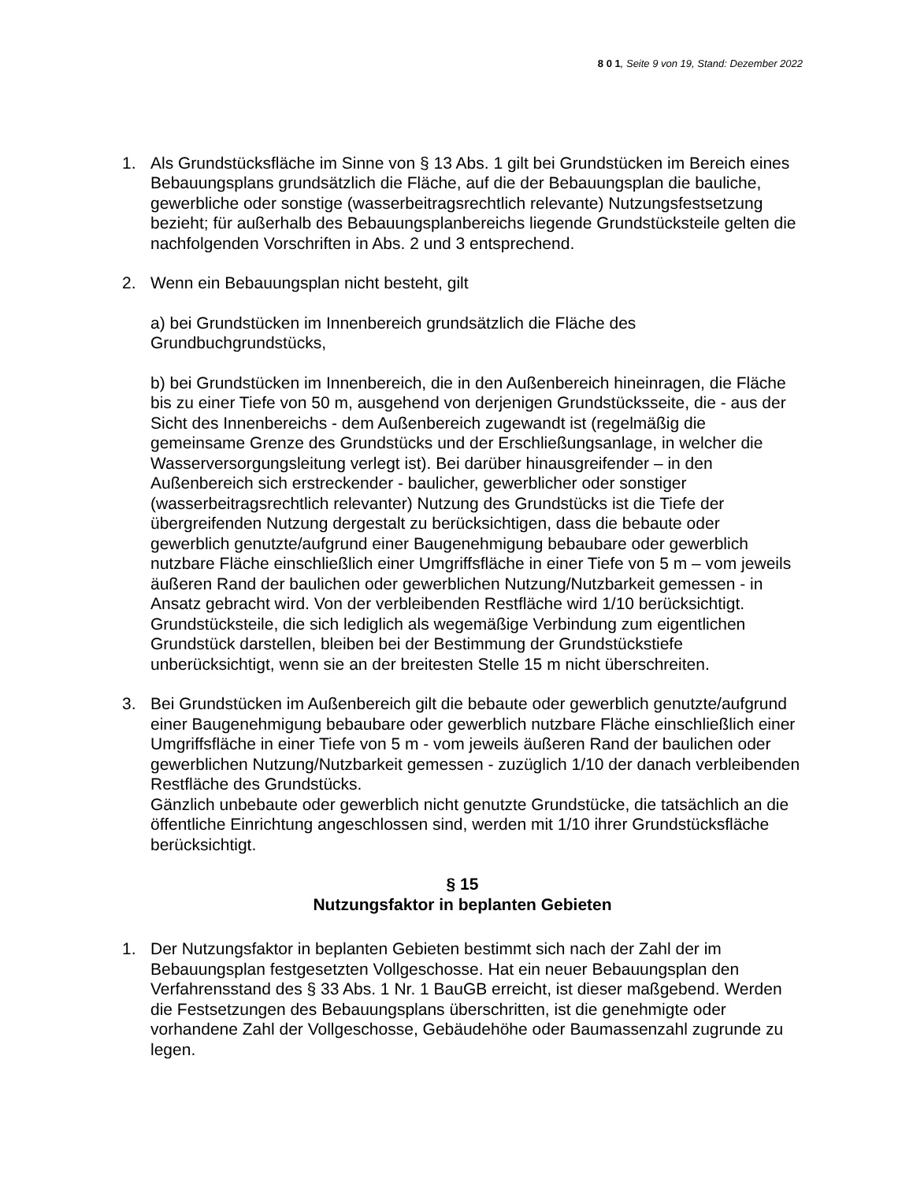8 0 1, Seite 9 von 19, Stand: Dezember 2022
1. Als Grundstücksfläche im Sinne von § 13 Abs. 1 gilt bei Grundstücken im Bereich eines Bebauungsplans grundsätzlich die Fläche, auf die der Bebauungsplan die bauliche, gewerbliche oder sonstige (wasserbeitragsrechtlich relevante) Nutzungsfestsetzung bezieht; für außerhalb des Bebauungsplanbereichs liegende Grundstücksteile gelten die nachfolgenden Vorschriften in Abs. 2 und 3 entsprechend.
2. Wenn ein Bebauungsplan nicht besteht, gilt
a) bei Grundstücken im Innenbereich grundsätzlich die Fläche des Grundbuchgrundstücks,
b) bei Grundstücken im Innenbereich, die in den Außenbereich hineinragen, die Fläche bis zu einer Tiefe von 50 m, ausgehend von derjenigen Grundstücksseite, die - aus der Sicht des Innenbereichs - dem Außenbereich zugewandt ist (regelmäßig die gemeinsame Grenze des Grundstücks und der Erschließungsanlage, in welcher die Wasserversorgungsleitung verlegt ist). Bei darüber hinausgreifender – in den Außenbereich sich erstreckender - baulicher, gewerblicher oder sonstiger (wasserbeitragsrechtlich relevanter) Nutzung des Grundstücks ist die Tiefe der übergreifenden Nutzung dergestalt zu berücksichtigen, dass die bebaute oder gewerblich genutzte/aufgrund einer Baugenehmigung bebaubare oder gewerblich nutzbare Fläche einschließlich einer Umgriffsfläche in einer Tiefe von 5 m – vom jeweils äußeren Rand der baulichen oder gewerblichen Nutzung/Nutzbarkeit gemessen - in Ansatz gebracht wird. Von der verbleibenden Restfläche wird 1/10 berücksichtigt.
Grundstücksteile, die sich lediglich als wegemäßige Verbindung zum eigentlichen Grundstück darstellen, bleiben bei der Bestimmung der Grundstückstiefe unberücksichtigt, wenn sie an der breitesten Stelle 15 m nicht überschreiten.
3. Bei Grundstücken im Außenbereich gilt die bebaute oder gewerblich genutzte/aufgrund einer Baugenehmigung bebaubare oder gewerblich nutzbare Fläche einschließlich einer Umgriffsfläche in einer Tiefe von 5 m - vom jeweils äußeren Rand der baulichen oder gewerblichen Nutzung/Nutzbarkeit gemessen - zuzüglich 1/10 der danach verbleibenden Restfläche des Grundstücks.
Gänzlich unbebaute oder gewerblich nicht genutzte Grundstücke, die tatsächlich an die öffentliche Einrichtung angeschlossen sind, werden mit 1/10 ihrer Grundstücksfläche berücksichtigt.
§ 15
Nutzungsfaktor in beplanten Gebieten
1. Der Nutzungsfaktor in beplanten Gebieten bestimmt sich nach der Zahl der im Bebauungsplan festgesetzten Vollgeschosse. Hat ein neuer Bebauungsplan den Verfahrensstand des § 33 Abs. 1 Nr. 1 BauGB erreicht, ist dieser maßgebend. Werden die Festsetzungen des Bebauungsplans überschritten, ist die genehmigte oder vorhandene Zahl der Vollgeschosse, Gebäudehöhe oder Baumassenzahl zugrunde zu legen.